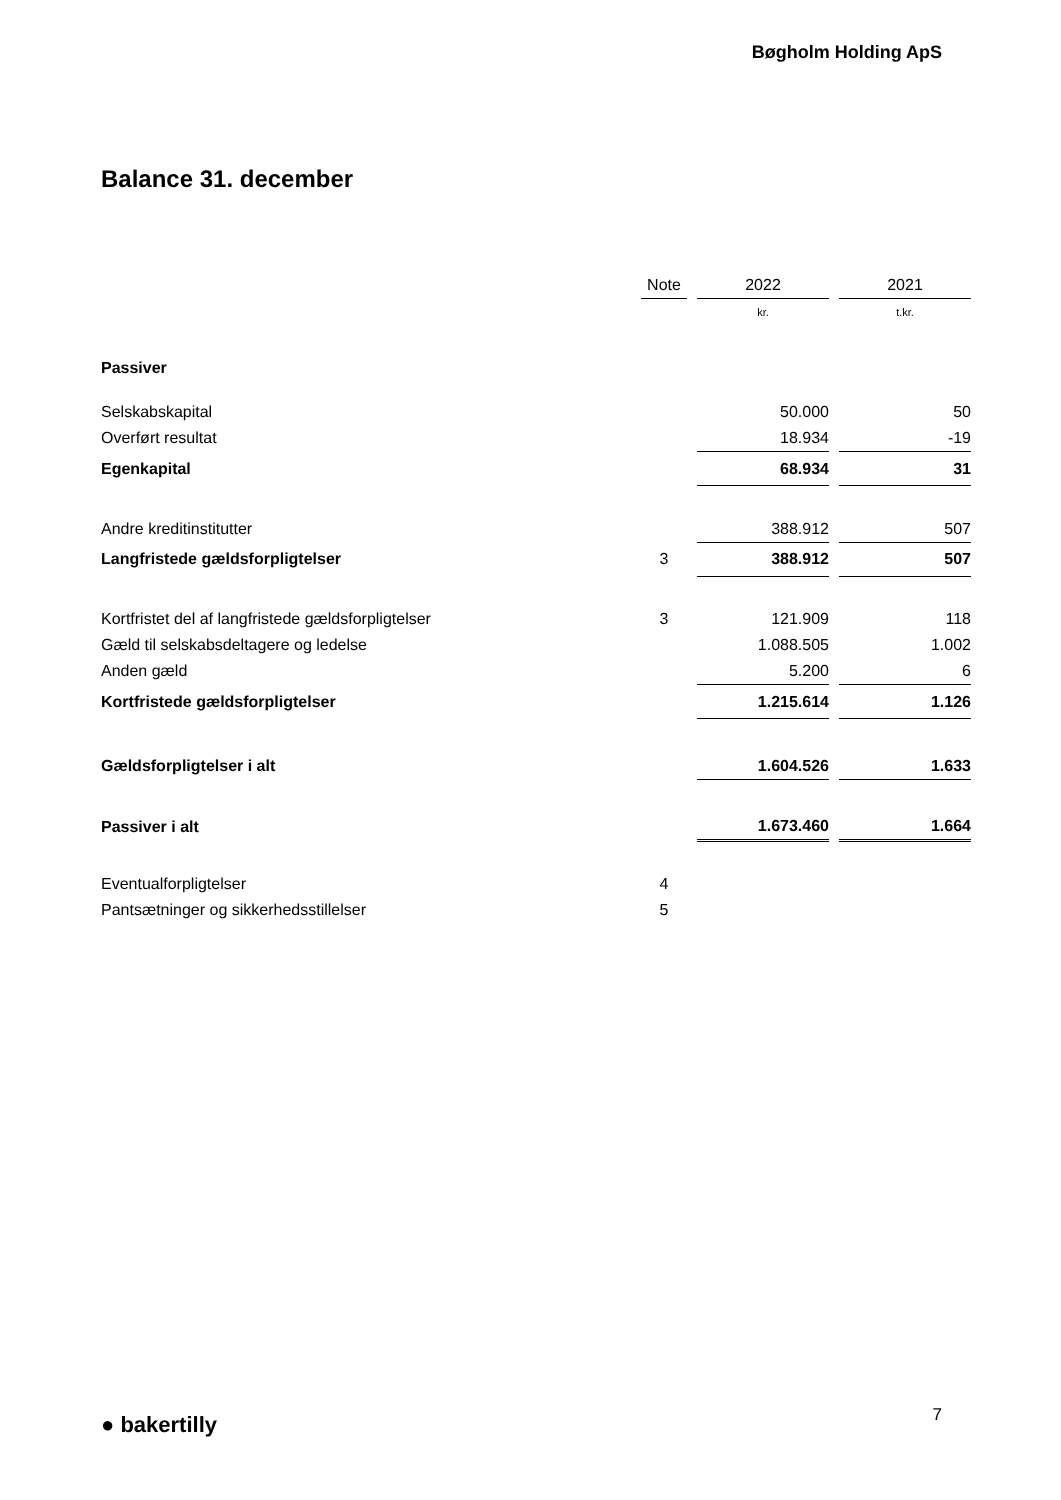Bøgholm Holding ApS
Balance 31. december
| | Note | | 2022 | | 2021 |
| | | | kr. | | t.kr. |
| Passiver | | | | | |
| Selskabskapital | | | 50.000 | | 50 |
| Overført resultat | | | 18.934 | | -19 |
| Egenkapital | | | 68.934 | | 31 |
| Andre kreditinstitutter | | | 388.912 | | 507 |
| Langfristede gældsforpligtelser | 3 | | 388.912 | | 507 |
| Kortfristet del af langfristede gældsforpligtelser | 3 | | 121.909 | | 118 |
| Gæld til selskabsdeltagere og ledelse | | | 1.088.505 | | 1.002 |
| Anden gæld | | | 5.200 | | 6 |
| Kortfristede gældsforpligtelser | | | 1.215.614 | | 1.126 |
| Gældsforpligtelser i alt | | | 1.604.526 | | 1.633 |
| Passiver i alt | | | 1.673.460 | | 1.664 |
| Eventualforpligtelser | 4 | | | | |
| Pantsætninger og sikkerhedsstillelser | 5 | | | | |
● bakertilly 7